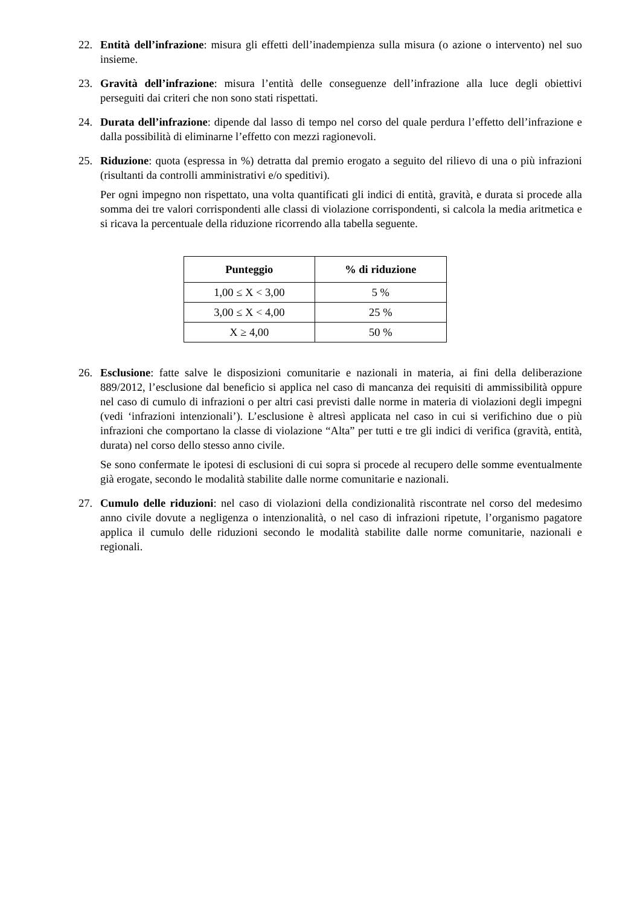22. Entità dell’infrazione: misura gli effetti dell’inadempienza sulla misura (o azione o intervento) nel suo insieme.
23. Gravità dell’infrazione: misura l’entità delle conseguenze dell’infrazione alla luce degli obiettivi perseguiti dai criteri che non sono stati rispettati.
24. Durata dell’infrazione: dipende dal lasso di tempo nel corso del quale perdura l’effetto dell’infrazione e dalla possibilità di eliminarne l’effetto con mezzi ragionevoli.
25. Riduzione: quota (espressa in %) detratta dal premio erogato a seguito del rilievo di una o più infrazioni (risultanti da controlli amministrativi e/o speditivi).
Per ogni impegno non rispettato, una volta quantificati gli indici di entità, gravità, e durata si procede alla somma dei tre valori corrispondenti alle classi di violazione corrispondenti, si calcola la media aritmetica e si ricava la percentuale della riduzione ricorrendo alla tabella seguente.
| Punteggio | % di riduzione |
| --- | --- |
| 1,00 ≤ X < 3,00 | 5 % |
| 3,00 ≤ X < 4,00 | 25 % |
| X ≥ 4,00 | 50 % |
26. Esclusione: fatte salve le disposizioni comunitarie e nazionali in materia, ai fini della deliberazione 889/2012, l’esclusione dal beneficio si applica nel caso di mancanza dei requisiti di ammissibilità oppure nel caso di cumulo di infrazioni o per altri casi previsti dalle norme in materia di violazioni degli impegni (vedi ‘infrazioni intenzionali’). L’esclusione è altresì applicata nel caso in cui si verifichino due o più infrazioni che comportano la classe di violazione “Alta” per tutti e tre gli indici di verifica (gravità, entità, durata) nel corso dello stesso anno civile.
Se sono confermate le ipotesi di esclusioni di cui sopra si procede al recupero delle somme eventualmente già erogate, secondo le modalità stabilite dalle norme comunitarie e nazionali.
27. Cumulo delle riduzioni: nel caso di violazioni della condizionalità riscontrate nel corso del medesimo anno civile dovute a negligenza o intenzionalità, o nel caso di infrazioni ripetute, l’organismo pagatore applica il cumulo delle riduzioni secondo le modalità stabilite dalle norme comunitarie, nazionali e regionali.